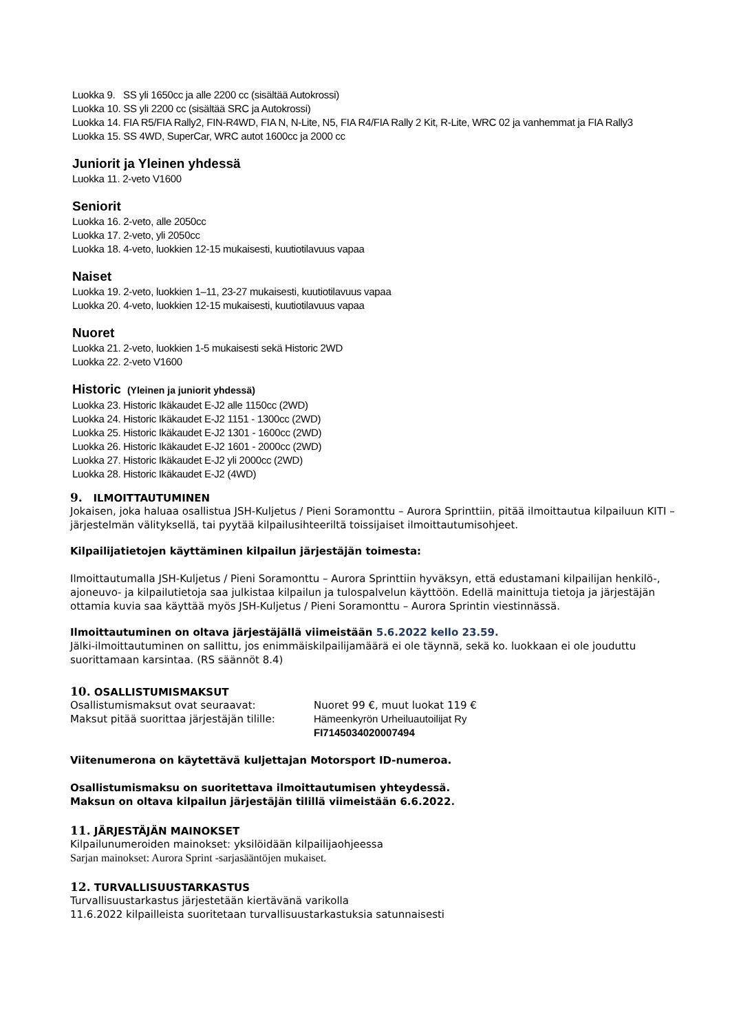Luokka 9. SS yli 1650cc ja alle 2200 cc (sisältää Autokrossi)
Luokka 10. SS yli 2200 cc (sisältää SRC ja Autokrossi)
Luokka 14. FIA R5/FIA Rally2, FIN-R4WD, FIA N, N-Lite, N5, FIA R4/FIA Rally 2 Kit, R-Lite, WRC 02 ja vanhemmat ja FIA Rally3
Luokka 15. SS 4WD, SuperCar, WRC autot 1600cc ja 2000 cc
Juniorit ja Yleinen yhdessä
Luokka 11. 2-veto V1600
Seniorit
Luokka 16. 2-veto, alle 2050cc
Luokka 17. 2-veto, yli 2050cc
Luokka 18. 4-veto, luokkien 12-15 mukaisesti, kuutiotilavuus vapaa
Naiset
Luokka 19. 2-veto, luokkien 1–11, 23-27 mukaisesti, kuutiotilavuus vapaa
Luokka 20. 4-veto, luokkien 12-15 mukaisesti, kuutiotilavuus vapaa
Nuoret
Luokka 21. 2-veto, luokkien 1-5 mukaisesti sekä Historic 2WD
Luokka 22. 2-veto V1600
Historic (Yleinen ja juniorit yhdessä)
Luokka 23. Historic Ikäkaudet E-J2 alle 1150cc (2WD)
Luokka 24. Historic Ikäkaudet E-J2 1151 - 1300cc (2WD)
Luokka 25. Historic Ikäkaudet E-J2 1301 - 1600cc (2WD)
Luokka 26. Historic Ikäkaudet E-J2 1601 - 2000cc (2WD)
Luokka 27. Historic Ikäkaudet E-J2 yli 2000cc (2WD)
Luokka 28. Historic Ikäkaudet E-J2 (4WD)
9. ILMOITTAUTUMINEN
Jokaisen, joka haluaa osallistua JSH-Kuljetus / Pieni Soramonttu – Aurora Sprinttiin, pitää ilmoittautua kilpailuun KITI – järjestelmän välityksellä, tai pyytää kilpailusihteeriltä toissijaiset ilmoittautumisohjeet.
Kilpailijatietojen käyttäminen kilpailun järjestäjän toimesta:
Ilmoittautumalla JSH-Kuljetus / Pieni Soramonttu – Aurora Sprinttiin hyväksyn, että edustamani kilpailijan henkilö-, ajoneuvo- ja kilpailutietoja saa julkistaa kilpailun ja tulospalvelun käyttöön. Edellä mainittuja tietoja ja järjestäjän ottamia kuvia saa käyttää myös JSH-Kuljetus / Pieni Soramonttu – Aurora Sprintin viestinnässä.
Ilmoittautuminen on oltava järjestäjällä viimeistään 5.6.2022 kello 23.59.
Jälki-ilmoittautuminen on sallittu, jos enimmäiskilpailijamäärä ei ole täynnä, sekä ko. luokkaan ei ole jouduttu suorittamaan karsintaa. (RS säännöt 8.4)
10. OSALLISTUMISMAKSUT
Osallistumismaksut ovat seuraavat: Nuoret 99 €, muut luokat 119 €
Maksut pitää suorittaa järjestäjän tilille: Hämeenkyrön Urheiluautoilijat Ry
FI7145034020007494
Viitenumerona on käytettävä kuljettajan Motorsport ID-numeroa.
Osallistumismaksu on suoritettava ilmoittautumisen yhteydessä.
Maksun on oltava kilpailun järjestäjän tilillä viimeistään 6.6.2022.
11. JÄRJESTÄJÄN MAINOKSET
Kilpailunumeroiden mainokset: yksilöidään kilpailijaohjeessa
Sarjan mainokset: Aurora Sprint -sarjasääntöjen mukaiset.
12. TURVALLISUUSTARKASTUS
Turvallisuustarkastus järjestetään kiertävänä varikolla
11.6.2022 kilpailleista suoritetaan turvallisuustarkastuksia satunnaisesti